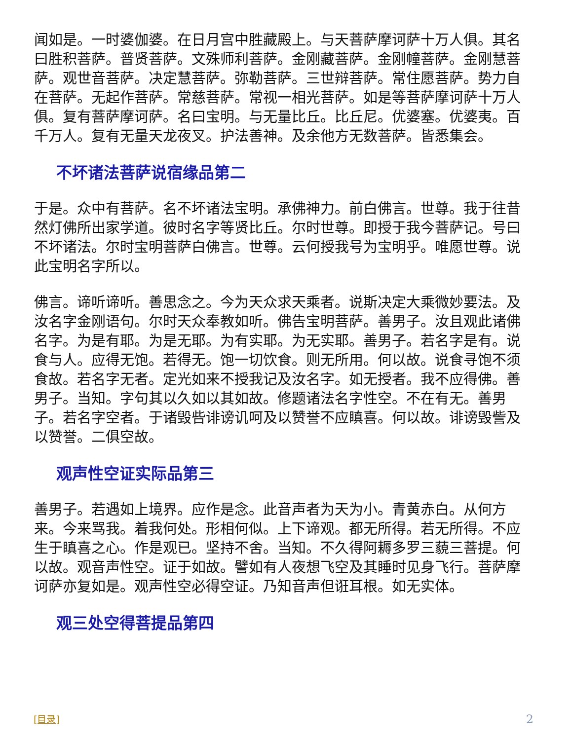闻如是。一时婆伽婆。在日月宫中胜藏殿上。与天菩萨摩诃萨十万人俱。其名曰胜积菩萨。普贤菩萨。文殊师利菩萨。金刚藏菩萨。金刚幢菩萨。金刚慧菩萨。观世音菩萨。决定慧菩萨。弥勒菩萨。三世辩菩萨。常住愿菩萨。势力自在菩萨。无起作菩萨。常慈菩萨。常视一相光菩萨。如是等菩萨摩诃萨十万人俱。复有菩萨摩诃萨。名曰宝明。与无量比丘。比丘尼。优婆塞。优婆夷。百千万人。复有无量天龙夜叉。护法善神。及余他方无数菩萨。皆悉集会。
不坏诸法菩萨说宿缘品第二
于是。众中有菩萨。名不坏诸法宝明。承佛神力。前白佛言。世尊。我于往昔然灯佛所出家学道。彼时名字等贤比丘。尔时世尊。即授于我今菩萨记。号曰不坏诸法。尔时宝明菩萨白佛言。世尊。云何授我号为宝明乎。唯愿世尊。说此宝明名字所以。
佛言。谛听谛听。善思念之。今为天众求天乘者。说斯决定大乘微妙要法。及汝名字金刚语句。尔时天众奉教如听。佛告宝明菩萨。善男子。汝且观此诸佛名字。为是有耶。为是无耶。为有实耶。为无实耶。善男子。若名字是有。说食与人。应得无饱。若得无。饱一切饮食。则无所用。何以故。说食寻饱不须食故。若名字无者。定光如来不授我记及汝名字。如无授者。我不应得佛。善男子。当知。字句其以久如以其如故。修题诸法名字性空。不在有无。善男子。若名字空者。于诸毁呰诽谤讥呵及以赞誉不应瞋喜。何以故。诽谤毁訾及以赞誉。二俱空故。
观声性空证实际品第三
善男子。若遇如上境界。应作是念。此音声者为天为小。青黄赤白。从何方来。今来骂我。着我何处。形相何似。上下谛观。都无所得。若无所得。不应生于瞋喜之心。作是观已。坚持不舍。当知。不久得阿耨多罗三藐三菩提。何以故。观音声性空。证于如故。譬如有人夜想飞空及其睡时见身飞行。菩萨摩诃萨亦复如是。观声性空必得空证。乃知音声但诳耳根。如无实体。
观三处空得菩提品第四
[目录] 2